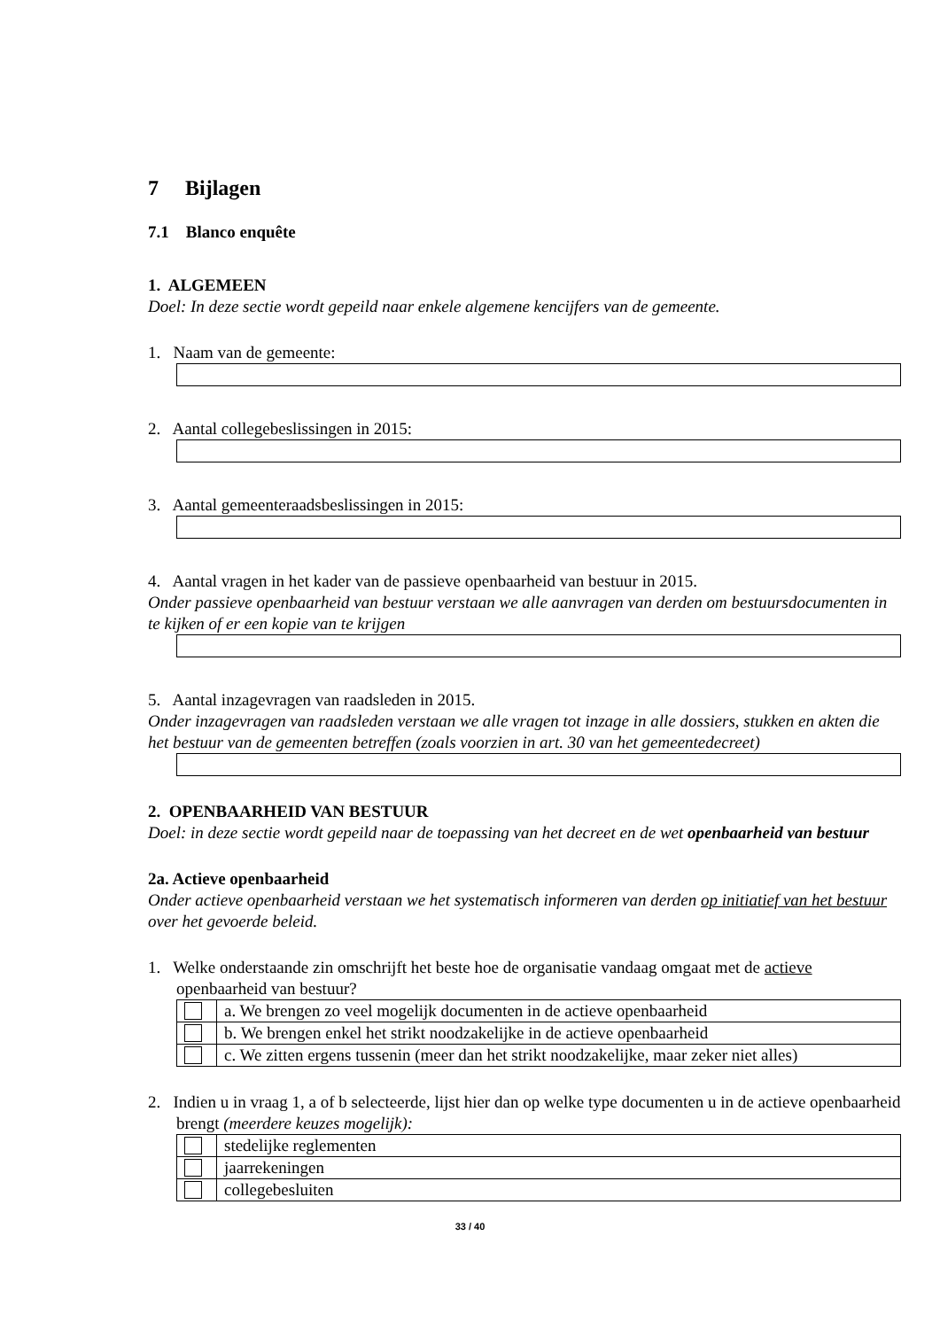7 Bijlagen
7.1 Blanco enquête
1. ALGEMEEN
Doel: In deze sectie wordt gepeild naar enkele algemene kencijfers van de gemeente.
1. Naam van de gemeente:
2. Aantal collegebeslissingen in 2015:
3. Aantal gemeenteraadsbeslissingen in 2015:
4. Aantal vragen in het kader van de passieve openbaarheid van bestuur in 2015.
Onder passieve openbaarheid van bestuur verstaan we alle aanvragen van derden om bestuursdocumenten in te kijken of er een kopie van te krijgen
5. Aantal inzagevragen van raadsleden in 2015.
Onder inzagevragen van raadsleden verstaan we alle vragen tot inzage in alle dossiers, stukken en akten die het bestuur van de gemeenten betreffen (zoals voorzien in art. 30 van het gemeentedecreet)
2. OPENBAARHEID VAN BESTUUR
Doel: in deze sectie wordt gepeild naar de toepassing van het decreet en de wet openbaarheid van bestuur
2a. Actieve openbaarheid
Onder actieve openbaarheid verstaan we het systematisch informeren van derden op initiatief van het bestuur over het gevoerde beleid.
1. Welke onderstaande zin omschrijft het beste hoe de organisatie vandaag omgaat met de actieve openbaarheid van bestuur?
| | a. We brengen zo veel mogelijk documenten in de actieve openbaarheid |
| | b. We brengen enkel het strikt noodzakelijke in de actieve openbaarheid |
| | c. We zitten ergens tussenin (meer dan het strikt noodzakelijke, maar zeker niet alles) |
2. Indien u in vraag 1, a of b selecteerde, lijst hier dan op welke type documenten u in de actieve openbaarheid brengt (meerdere keuzes mogelijk):
| | stedelijke reglementen |
| | jaarrekeningen |
| | collegebesluiten |
33 / 40